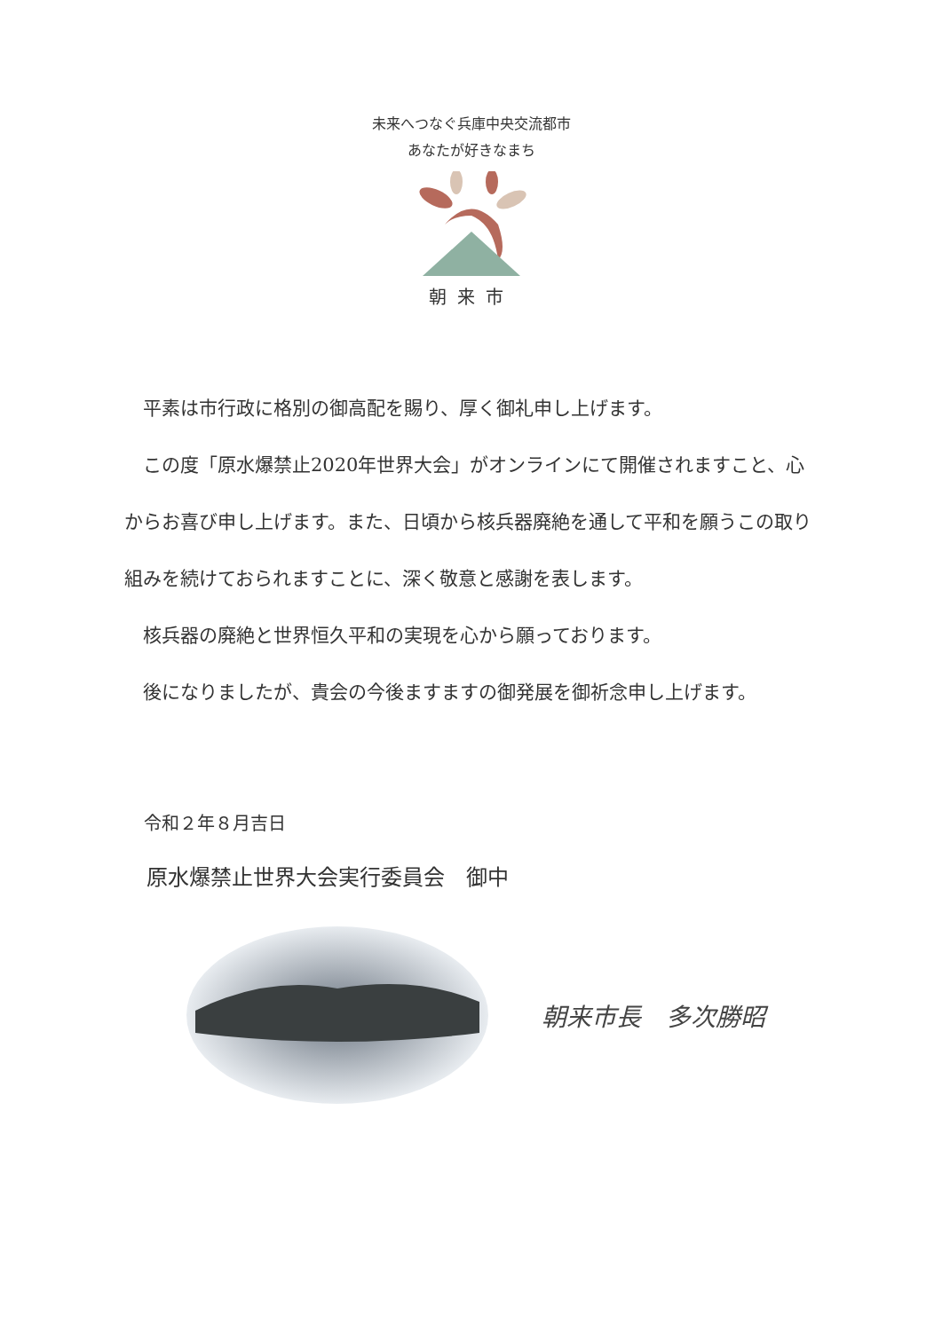未来へつなぐ兵庫中央交流都市
あなたが好きなまち
朝来市
平素は市行政に格別の御高配を賜り、厚く御礼申し上げます。
この度「原水爆禁止2020年世界大会」がオンラインにて開催されますこと、心からお喜び申し上げます。また、日頃から核兵器廃絶を通して平和を願うこの取り組みを続けておられますことに、深く敬意と感謝を表します。
核兵器の廃絶と世界恒久平和の実現を心から願っております。
後になりましたが、貴会の今後ますますの御発展を御祈念申し上げます。
令和２年８月吉日
原水爆禁止世界大会実行委員会　御中
朝来市長　多次勝昭